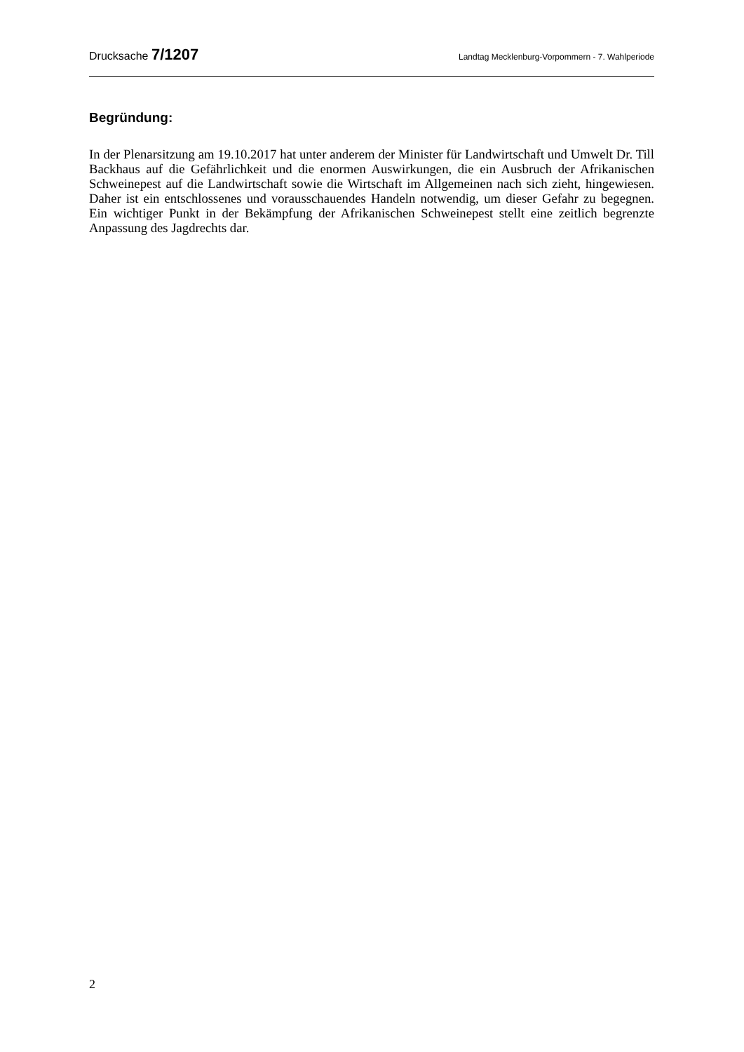Drucksache 7/1207 Landtag Mecklenburg-Vorpommern - 7. Wahlperiode
Begründung:
In der Plenarsitzung am 19.10.2017 hat unter anderem der Minister für Landwirtschaft und Umwelt Dr. Till Backhaus auf die Gefährlichkeit und die enormen Auswirkungen, die ein Ausbruch der Afrikanischen Schweinepest auf die Landwirtschaft sowie die Wirtschaft im Allgemeinen nach sich zieht, hingewiesen. Daher ist ein entschlossenes und vorausschauendes Handeln notwendig, um dieser Gefahr zu begegnen. Ein wichtiger Punkt in der Bekämpfung der Afrikanischen Schweinepest stellt eine zeitlich begrenzte Anpassung des Jagdrechts dar.
2